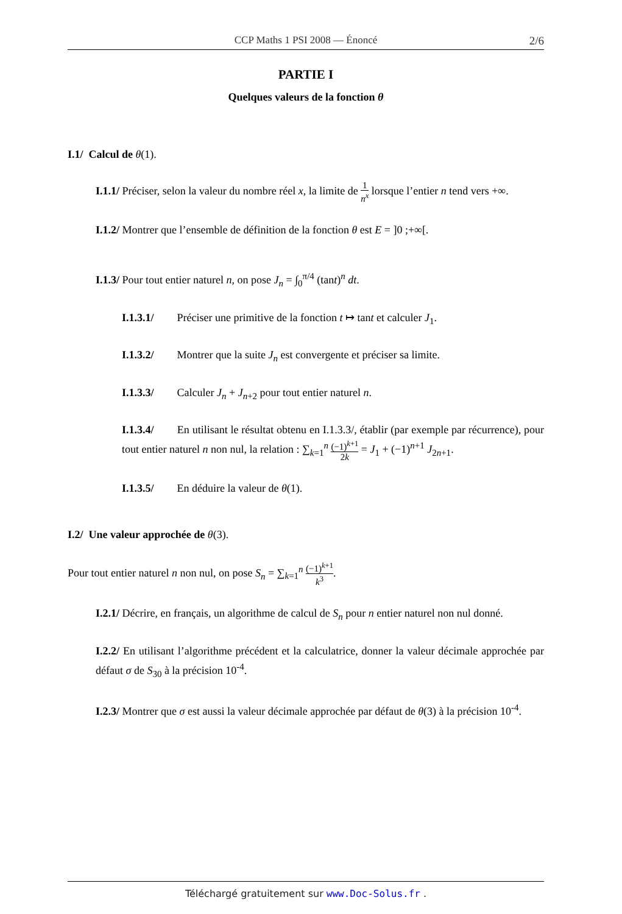CCP Maths 1 PSI 2008 — Énoncé 2/6
PARTIE I
Quelques valeurs de la fonction θ
I.1/ Calcul de θ(1).
I.1.1/ Préciser, selon la valeur du nombre réel x, la limite de 1 n<sup>x</sup> lorsque l’entier n tend vers +∞.
I.1.2/ Montrer que l’ensemble de définition de la fonction θ est E = ]0 ;+∞[.
I.1.3/ Pour tout entier naturel n, on pose J<sub>n</sub> = ∫<sub>0</sub><sup>π/4</sup> (tant)<sup>n</sup> dt.
I.1.3.1/ Préciser une primitive de la fonction t ↦ tant et calculer J<sub>1</sub>.
I.1.3.2/ Montrer que la suite J<sub>n</sub> est convergente et préciser sa limite.
I.1.3.3/ Calculer J<sub>n</sub> + J<sub>n+2</sub> pour tout entier naturel n.
I.1.3.4/ En utilisant le résultat obtenu en I.1.3.3/, établir (par exemple par récurrence), pour tout entier naturel n non nul, la relation : ∑<sub>k=1</sub><sup>n</sup> (−1)<sup>k+1</sup> 2k = J<sub>1</sub> + (−1)<sup>n+1</sup> J<sub>2n+1</sub>.
I.1.3.5/ En déduire la valeur de θ(1).
I.2/ Une valeur approchée de θ(3).
Pour tout entier naturel n non nul, on pose S<sub>n</sub> = ∑<sub>k=1</sub><sup>n</sup> (−1)<sup>k+1</sup> k<sup>3</sup>.
I.2.1/ Décrire, en français, un algorithme de calcul de S<sub>n</sub> pour n entier naturel non nul donné.
I.2.2/ En utilisant l’algorithme précédent et la calculatrice, donner la valeur décimale approchée par défaut σ de S<sub>30</sub> à la précision 10<sup>-4</sup>.
I.2.3/ Montrer que σ est aussi la valeur décimale approchée par défaut de θ(3) à la précision 10<sup>-4</sup>.
Téléchargé gratuitement sur www.Doc-Solus.fr .